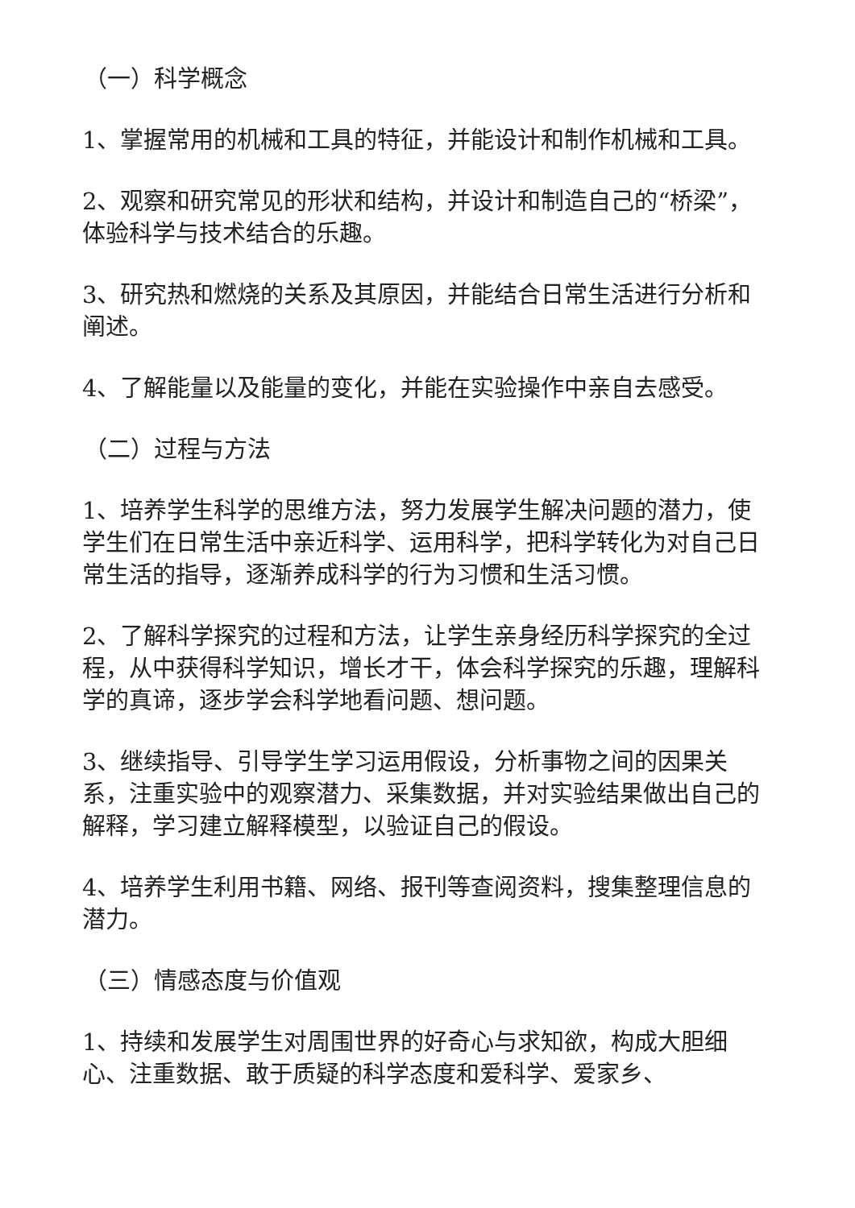（一）科学概念
1、掌握常用的机械和工具的特征，并能设计和制作机械和工具。
2、观察和研究常见的形状和结构，并设计和制造自己的“桥梁”，体验科学与技术结合的乐趣。
3、研究热和燃烧的关系及其原因，并能结合日常生活进行分析和阐述。
4、了解能量以及能量的变化，并能在实验操作中亲自去感受。
（二）过程与方法
1、培养学生科学的思维方法，努力发展学生解决问题的潜力，使学生们在日常生活中亲近科学、运用科学，把科学转化为对自己日常生活的指导，逐渐养成科学的行为习惯和生活习惯。
2、了解科学探究的过程和方法，让学生亲身经历科学探究的全过程，从中获得科学知识，增长才干，体会科学探究的乐趣，理解科学的真谛，逐步学会科学地看问题、想问题。
3、继续指导、引导学生学习运用假设，分析事物之间的因果关系，注重实验中的观察潜力、采集数据，并对实验结果做出自己的解释，学习建立解释模型，以验证自己的假设。
4、培养学生利用书籍、网络、报刊等查阅资料，搜集整理信息的潜力。
（三）情感态度与价值观
1、持续和发展学生对周围世界的好奇心与求知欲，构成大胆细心、注重数据、敢于质疑的科学态度和爱科学、爱家乡、